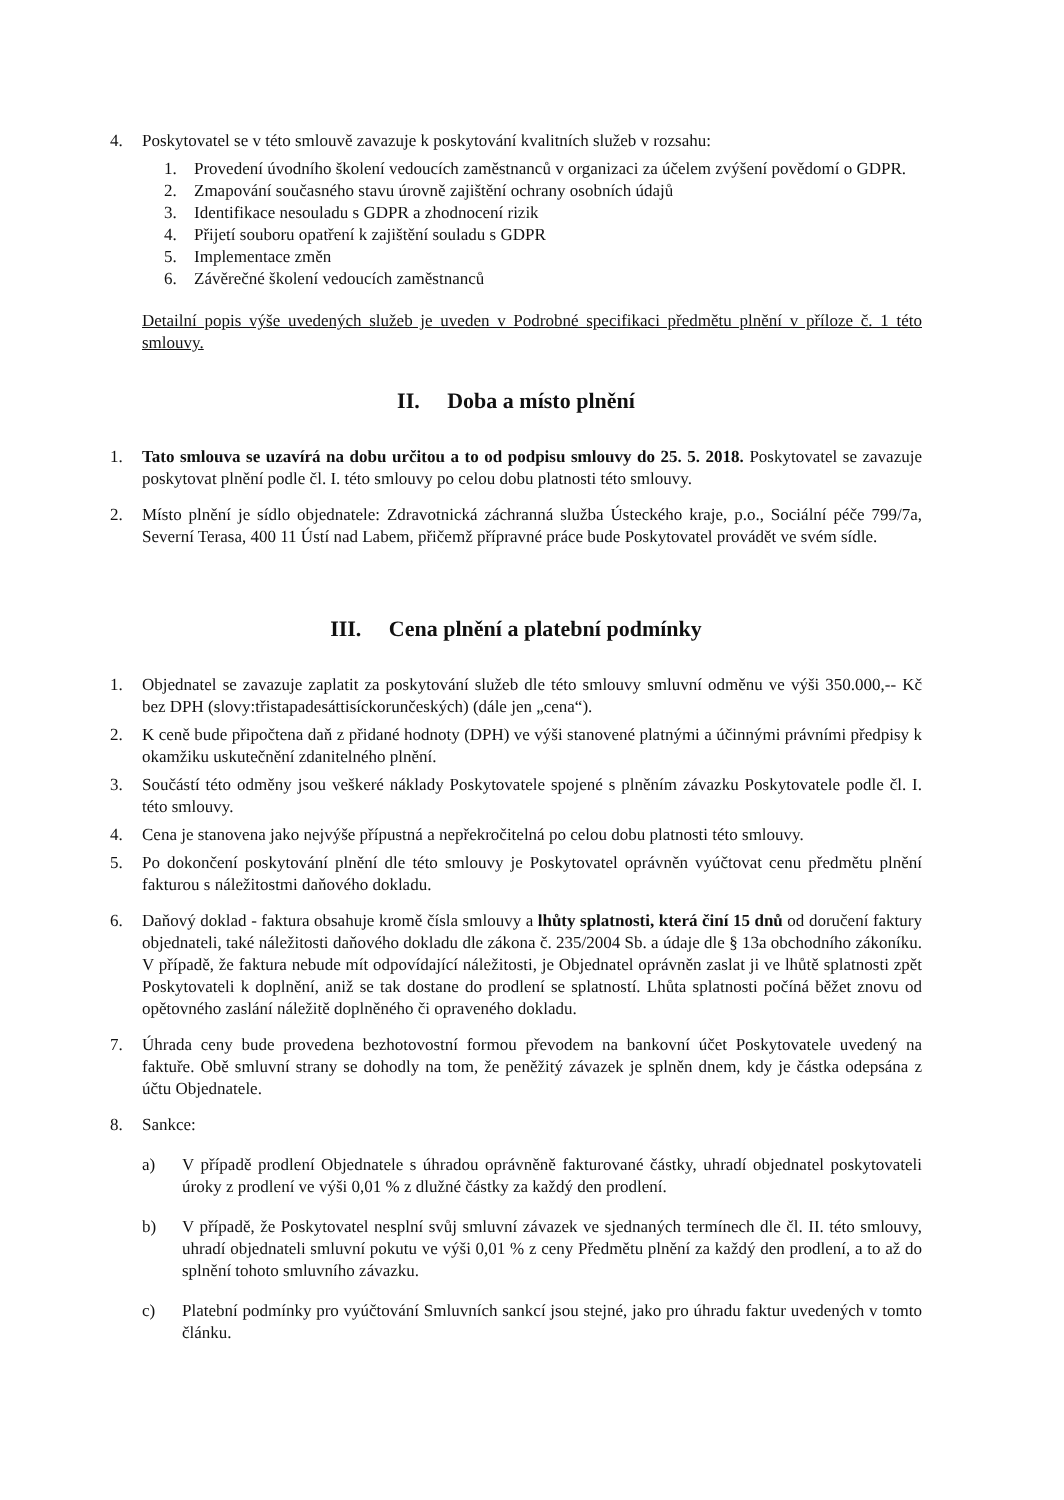4. Poskytovatel se v této smlouvě zavazuje k poskytování kvalitních služeb v rozsahu:
1. Provedení úvodního školení vedoucích zaměstnanců v organizaci za účelem zvýšení povědomí o GDPR.
2. Zmapování současného stavu úrovně zajištění ochrany osobních údajů
3. Identifikace nesouladu s GDPR a zhodnocení rizik
4. Přijetí souboru opatření k zajištění souladu s GDPR
5. Implementace změn
6. Závěrečné školení vedoucích zaměstnanců
Detailní popis výše uvedených služeb je uveden v Podrobné specifikaci předmětu plnění v příloze č. 1 této smlouvy.
II. Doba a místo plnění
1. Tato smlouva se uzavírá na dobu určitou a to od podpisu smlouvy do 25. 5. 2018. Poskytovatel se zavazuje poskytovat plnění podle čl. I. této smlouvy po celou dobu platnosti této smlouvy.
2. Místo plnění je sídlo objednatele: Zdravotnická záchranná služba Ústeckého kraje, p.o., Sociální péče 799/7a, Severní Terasa, 400 11 Ústí nad Labem, přičemž přípravné práce bude Poskytovatel provádět ve svém sídle.
III. Cena plnění a platební podmínky
1. Objednatel se zavazuje zaplatit za poskytování služeb dle této smlouvy smluvní odměnu ve výši 350.000,-- Kč bez DPH (slovy:třistapadesáttisíckorunčeských) (dále jen „cena“).
2. K ceně bude připočtena daň z přidané hodnoty (DPH) ve výši stanovené platnými a účinnými právními předpisy k okamžiku uskutečnění zdanitelného plnění.
3. Součástí této odměny jsou veškeré náklady Poskytovatele spojené s plněním závazku Poskytovatele podle čl. I. této smlouvy.
4. Cena je stanovena jako nejvýše přípustná a nepřekročitelná po celou dobu platnosti této smlouvy.
5. Po dokončení poskytování plnění dle této smlouvy je Poskytovatel oprávněn vyúčtovat cenu předmětu plnění fakturou s náležitostmi daňového dokladu.
6. Daňový doklad - faktura obsahuje kromě čísla smlouvy a lhůty splatnosti, která činí 15 dnů od doručení faktury objednateli, také náležitosti daňového dokladu dle zákona č. 235/2004 Sb. a údaje dle § 13a obchodního zákoníku. V případě, že faktura nebude mít odpovídající náležitosti, je Objednatel oprávněn zaslat ji ve lhůtě splatnosti zpět Poskytovateli k doplnění, aniž se tak dostane do prodlení se splatností. Lhůta splatnosti počíná běžet znovu od opětovného zaslání náležitě doplněného či opraveného dokladu.
7. Úhrada ceny bude provedena bezhotovostní formou převodem na bankovní účet Poskytovatele uvedený na faktuře. Obě smluvní strany se dohodly na tom, že peněžitý závazek je splněn dnem, kdy je částka odepsána z účtu Objednatele.
8. Sankce:
a) V případě prodlení Objednatele s úhradou oprávněně fakturované částky, uhradí objednatel poskytovateli úroky z prodlení ve výši 0,01 % z dlužné částky za každý den prodlení.
b) V případě, že Poskytovatel nesplní svůj smluvní závazek ve sjednaných termínech dle čl. II. této smlouvy, uhradí objednateli smluvní pokutu ve výši 0,01 % z ceny Předmětu plnění za každý den prodlení, a to až do splnění tohoto smluvního závazku.
c) Platební podmínky pro vyúčtování Smluvních sankcí jsou stejné, jako pro úhradu faktur uvedených v tomto článku.